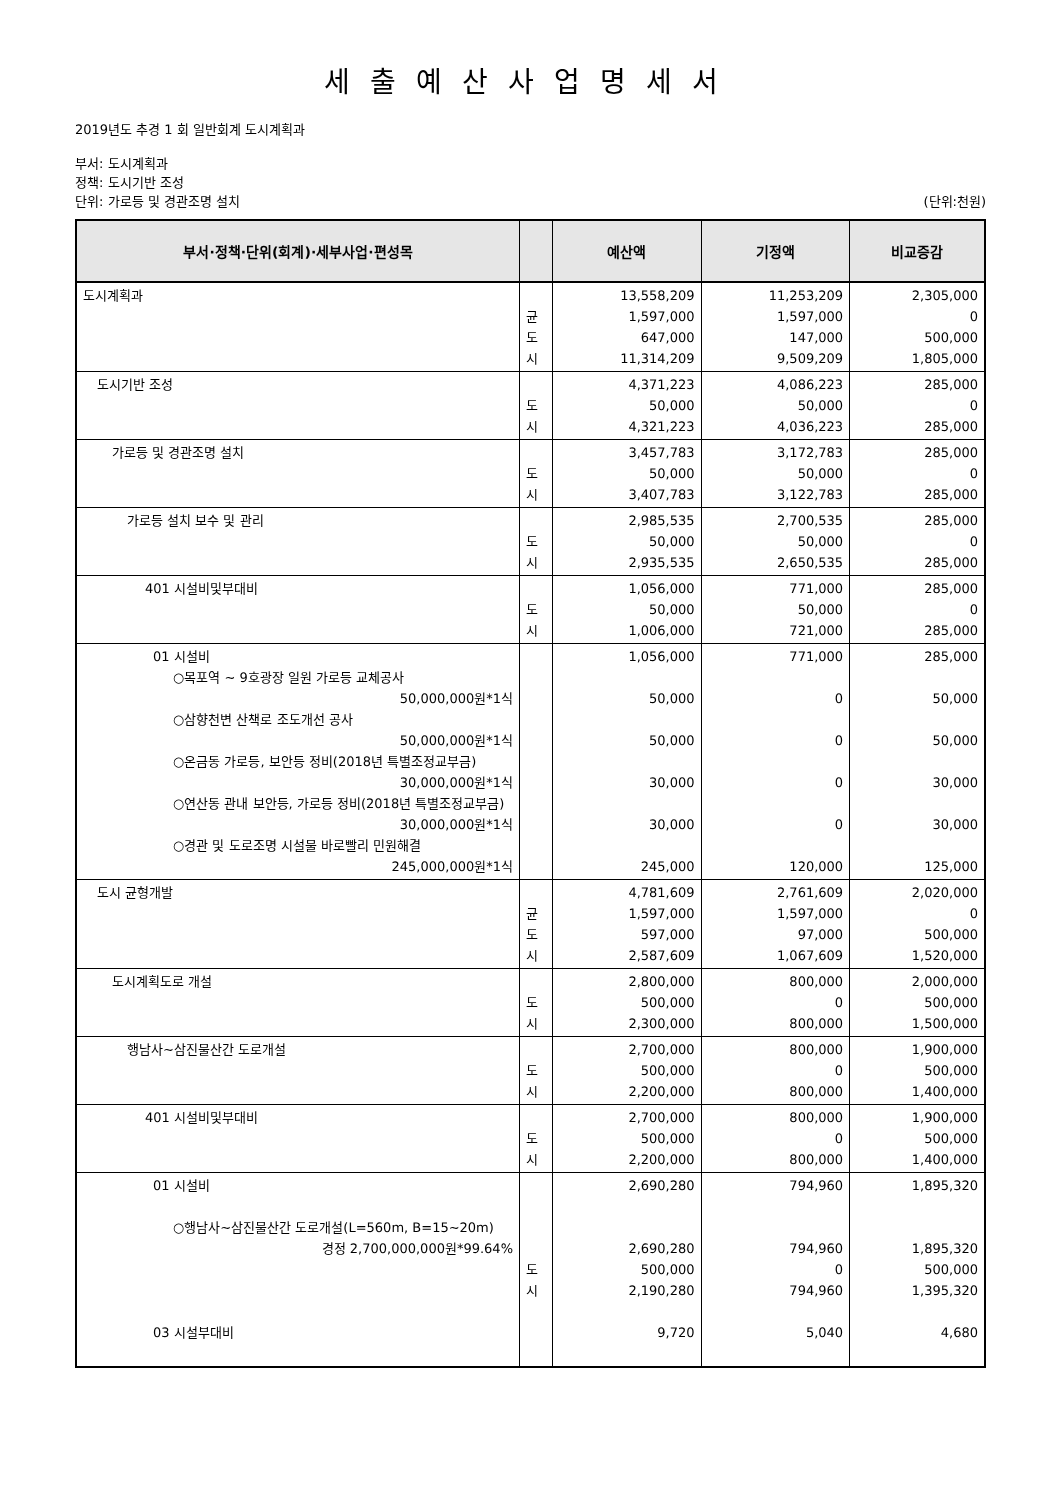세출예산사업명세서
2019년도 추경 1 회 일반회계 도시계획과
부서: 도시계획과
정책: 도시기반 조성
단위: 가로등 및 경관조명 설치 (단위:천원)
| 부서·정책·단위(회계)·세부사업·편성목 | | 예산액 | 기정액 | 비교증감 |
| --- | --- | --- | --- | --- |
| 도시계획과 | 균 도 시 | 13,558,209 1,597,000 647,000 11,314,209 | 11,253,209 1,597,000 147,000 9,509,209 | 2,305,000 0 500,000 1,805,000 |
| 도시기반 조성 | 도 시 | 4,371,223 50,000 4,321,223 | 4,086,223 50,000 4,036,223 | 285,000 0 285,000 |
| 가로등 및 경관조명 설치 | 도 시 | 3,457,783 50,000 3,407,783 | 3,172,783 50,000 3,122,783 | 285,000 0 285,000 |
| 가로등 설치 보수 및 관리 | 도 시 | 2,985,535 50,000 2,935,535 | 2,700,535 50,000 2,650,535 | 285,000 0 285,000 |
| 401 시설비및부대비 | 도 시 | 1,056,000 50,000 1,006,000 | 771,000 50,000 721,000 | 285,000 0 285,000 |
| 01 시설비 ○목포역 ~ 9호광장 일원 가로등 교체공사 50,000,000원*1식 ○삼향천변 산책로 조도개선 공사 50,000,000원*1식 ○온금동 가로등, 보안등 정비(2018년 특별조정교부금) 30,000,000원*1식 ○연산동 관내 보안등, 가로등 정비(2018년 특별조정교부금) 30,000,000원*1식 ○경관 및 도로조명 시설물 바로빨리 민원해결 245,000,000원*1식 | | 1,056,000 50,000 50,000 30,000 30,000 245,000 | 771,000 0 0 0 0 120,000 | 285,000 50,000 50,000 30,000 30,000 125,000 |
| 도시 균형개발 | 균 도 시 | 4,781,609 1,597,000 597,000 2,587,609 | 2,761,609 1,597,000 97,000 1,067,609 | 2,020,000 0 500,000 1,520,000 |
| 도시계획도로 개설 | 도 시 | 2,800,000 500,000 2,300,000 | 800,000 0 800,000 | 2,000,000 500,000 1,500,000 |
| 행남사~삼진물산간 도로개설 | 도 시 | 2,700,000 500,000 2,200,000 | 800,000 0 800,000 | 1,900,000 500,000 1,400,000 |
| 401 시설비및부대비 | 도 시 | 2,700,000 500,000 2,200,000 | 800,000 0 800,000 | 1,900,000 500,000 1,400,000 |
| 01 시설비 ○행남사~삼진물산간 도로개설(L=560m, B=15~20m) 경정 2,700,000,000원*99.64% 03 시설부대비 | 도 시 | 2,690,280 2,690,280 500,000 2,190,280 9,720 | 794,960 794,960 0 794,960 5,040 | 1,895,320 1,895,320 500,000 1,395,320 4,680 |